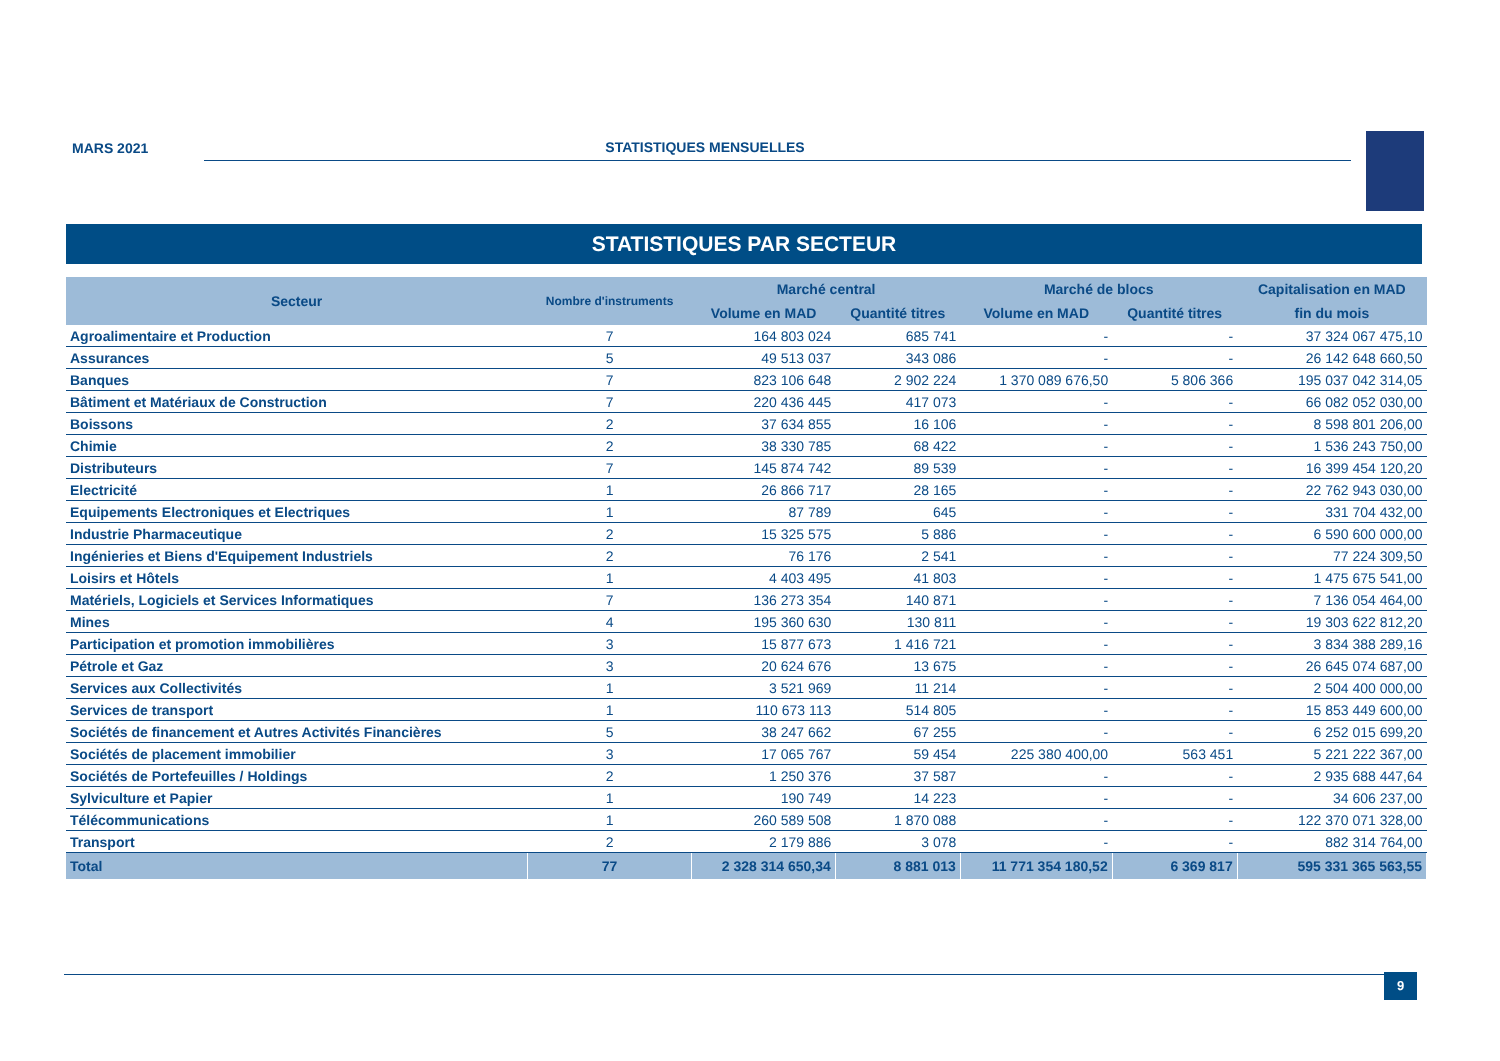MARS 2021
STATISTIQUES MENSUELLES
STATISTIQUES PAR SECTEUR
| Secteur | Nombre d'instruments | Marché central | | Marché de blocs | | Capitalisation en MAD |
| --- | --- | --- | --- | --- | --- | --- |
| | | Volume en MAD | Quantité titres | Volume en MAD | Quantité titres | fin du mois |
| Agroalimentaire et Production | 7 | 164 803 024 | 685 741 | - | - | 37 324 067 475,10 |
| Assurances | 5 | 49 513 037 | 343 086 | - | - | 26 142 648 660,50 |
| Banques | 7 | 823 106 648 | 2 902 224 | 1 370 089 676,50 | 5 806 366 | 195 037 042 314,05 |
| Bâtiment et Matériaux de Construction | 7 | 220 436 445 | 417 073 | - | - | 66 082 052 030,00 |
| Boissons | 2 | 37 634 855 | 16 106 | - | - | 8 598 801 206,00 |
| Chimie | 2 | 38 330 785 | 68 422 | - | - | 1 536 243 750,00 |
| Distributeurs | 7 | 145 874 742 | 89 539 | - | - | 16 399 454 120,20 |
| Electricité | 1 | 26 866 717 | 28 165 | - | - | 22 762 943 030,00 |
| Equipements Electroniques et Electriques | 1 | 87 789 | 645 | - | - | 331 704 432,00 |
| Industrie Pharmaceutique | 2 | 15 325 575 | 5 886 | - | - | 6 590 600 000,00 |
| Ingénieries et Biens d'Equipement Industriels | 2 | 76 176 | 2 541 | - | - | 77 224 309,50 |
| Loisirs et Hôtels | 1 | 4 403 495 | 41 803 | - | - | 1 475 675 541,00 |
| Matériels, Logiciels et Services Informatiques | 7 | 136 273 354 | 140 871 | - | - | 7 136 054 464,00 |
| Mines | 4 | 195 360 630 | 130 811 | - | - | 19 303 622 812,20 |
| Participation et promotion immobilières | 3 | 15 877 673 | 1 416 721 | - | - | 3 834 388 289,16 |
| Pétrole et Gaz | 3 | 20 624 676 | 13 675 | - | - | 26 645 074 687,00 |
| Services aux Collectivités | 1 | 3 521 969 | 11 214 | - | - | 2 504 400 000,00 |
| Services de transport | 1 | 110 673 113 | 514 805 | - | - | 15 853 449 600,00 |
| Sociétés de financement et Autres Activités Financières | 5 | 38 247 662 | 67 255 | - | - | 6 252 015 699,20 |
| Sociétés de placement immobilier | 3 | 17 065 767 | 59 454 | 225 380 400,00 | 563 451 | 5 221 222 367,00 |
| Sociétés de Portefeuilles / Holdings | 2 | 1 250 376 | 37 587 | - | - | 2 935 688 447,64 |
| Sylviculture et Papier | 1 | 190 749 | 14 223 | - | - | 34 606 237,00 |
| Télécommunications | 1 | 260 589 508 | 1 870 088 | - | - | 122 370 071 328,00 |
| Transport | 2 | 2 179 886 | 3 078 | - | - | 882 314 764,00 |
| Total | 77 | 2 328 314 650,34 | 8 881 013 | 11 771 354 180,52 | 6 369 817 | 595 331 365 563,55 |
9